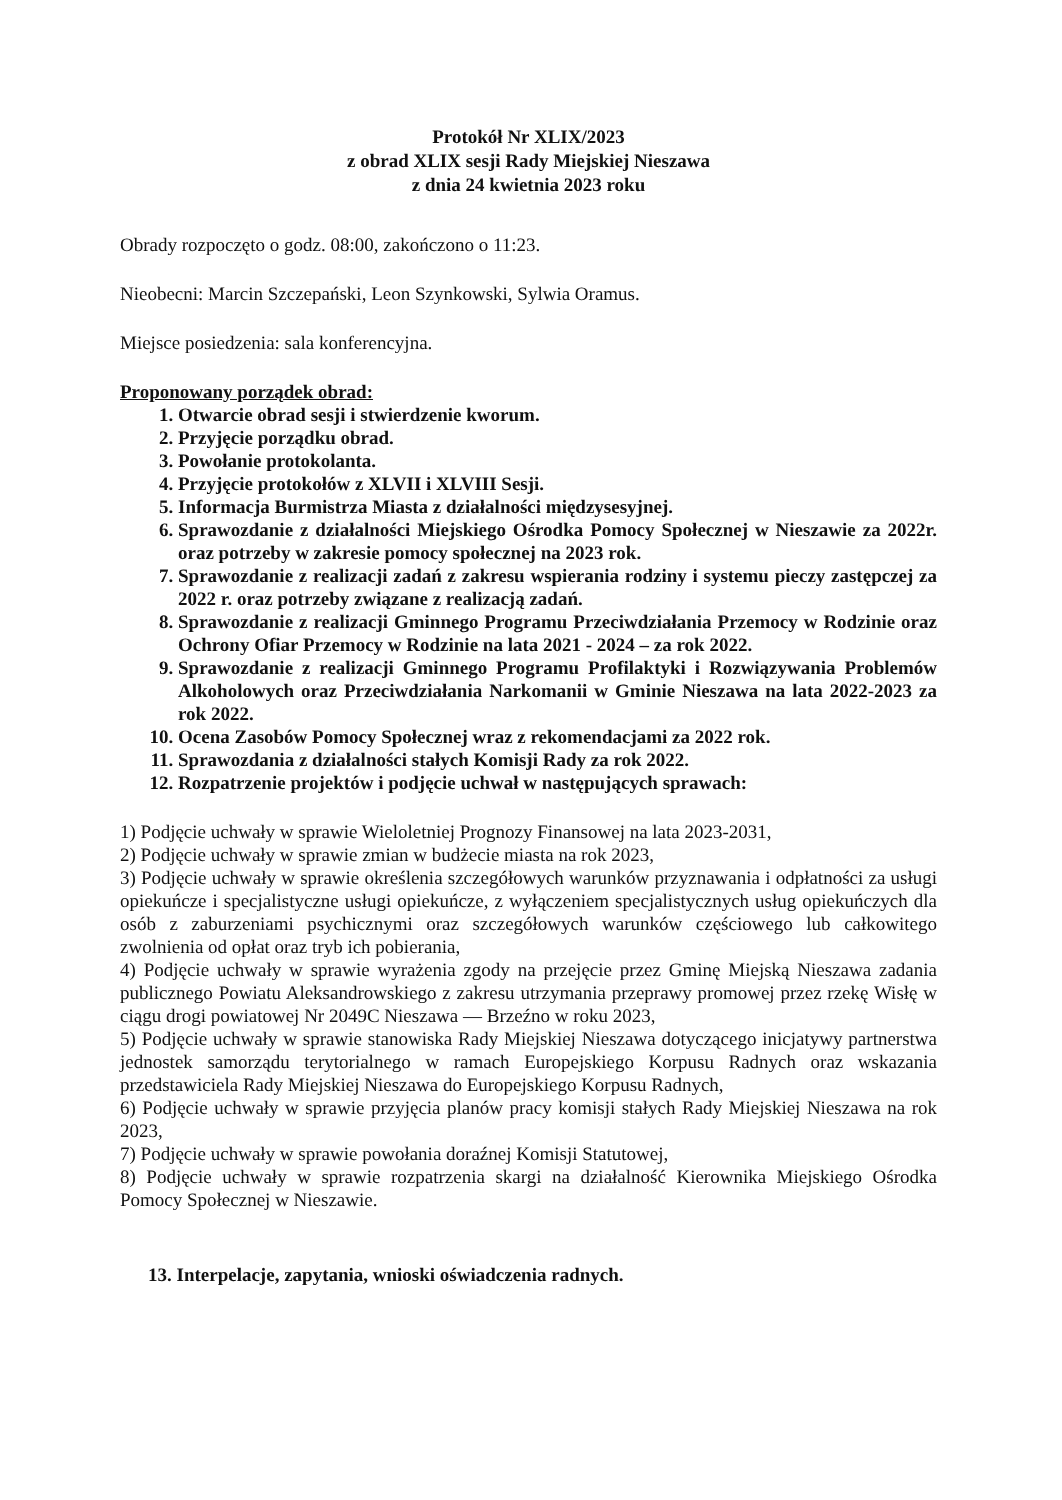Protokół Nr XLIX/2023
z obrad XLIX sesji Rady Miejskiej Nieszawa
z dnia 24 kwietnia 2023 roku
Obrady rozpoczęto o godz. 08:00, zakończono o 11:23.
Nieobecni: Marcin Szczepański, Leon Szynkowski, Sylwia Oramus.
Miejsce posiedzenia: sala konferencyjna.
Proponowany porządek obrad:
1. Otwarcie obrad sesji i stwierdzenie kworum.
2. Przyjęcie porządku obrad.
3. Powołanie protokolanta.
4. Przyjęcie protokołów z XLVII i XLVIII Sesji.
5. Informacja Burmistrza Miasta z działalności międzysesyjnej.
6. Sprawozdanie z działalności Miejskiego Ośrodka Pomocy Społecznej w Nieszawie za 2022r. oraz potrzeby w zakresie pomocy społecznej na 2023 rok.
7. Sprawozdanie z realizacji zadań z zakresu wspierania rodziny i systemu pieczy zastępczej za 2022 r. oraz potrzeby związane z realizacją zadań.
8. Sprawozdanie z realizacji Gminnego Programu Przeciwdziałania Przemocy w Rodzinie oraz Ochrony Ofiar Przemocy w Rodzinie na lata 2021 - 2024 – za rok 2022.
9. Sprawozdanie z realizacji Gminnego Programu Profilaktyki i Rozwiązywania Problemów Alkoholowych oraz Przeciwdziałania Narkomanii w Gminie Nieszawa na lata 2022-2023 za rok 2022.
10. Ocena Zasobów Pomocy Społecznej wraz z rekomendacjami za 2022 rok.
11. Sprawozdania z działalności stałych Komisji Rady za rok 2022.
12. Rozpatrzenie projektów i podjęcie uchwał w następujących sprawach:
1) Podjęcie uchwały w sprawie Wieloletniej Prognozy Finansowej na lata 2023-2031,
2) Podjęcie uchwały w sprawie zmian w budżecie miasta na rok 2023,
3) Podjęcie uchwały w sprawie określenia szczegółowych warunków przyznawania i odpłatności za usługi opiekuńcze i specjalistyczne usługi opiekuńcze, z wyłączeniem specjalistycznych usług opiekuńczych dla osób z zaburzeniami psychicznymi oraz szczegółowych warunków częściowego lub całkowitego zwolnienia od opłat oraz tryb ich pobierania,
4) Podjęcie uchwały w sprawie wyrażenia zgody na przejęcie przez Gminę Miejską Nieszawa zadania publicznego Powiatu Aleksandrowskiego z zakresu utrzymania przeprawy promowej przez rzekę Wisłę w ciągu drogi powiatowej Nr 2049C Nieszawa — Brzeźno w roku 2023,
5) Podjęcie uchwały w sprawie stanowiska Rady Miejskiej Nieszawa dotyczącego inicjatywy partnerstwa jednostek samorządu terytorialnego w ramach Europejskiego Korpusu Radnych oraz wskazania przedstawiciela Rady Miejskiej Nieszawa do Europejskiego Korpusu Radnych,
6) Podjęcie uchwały w sprawie przyjęcia planów pracy komisji stałych Rady Miejskiej Nieszawa na rok 2023,
7) Podjęcie uchwały w sprawie powołania doraźnej Komisji Statutowej,
8) Podjęcie uchwały w sprawie rozpatrzenia skargi na działalność Kierownika Miejskiego Ośrodka Pomocy Społecznej w Nieszawie.
13. Interpelacje, zapytania, wnioski oświadczenia radnych.